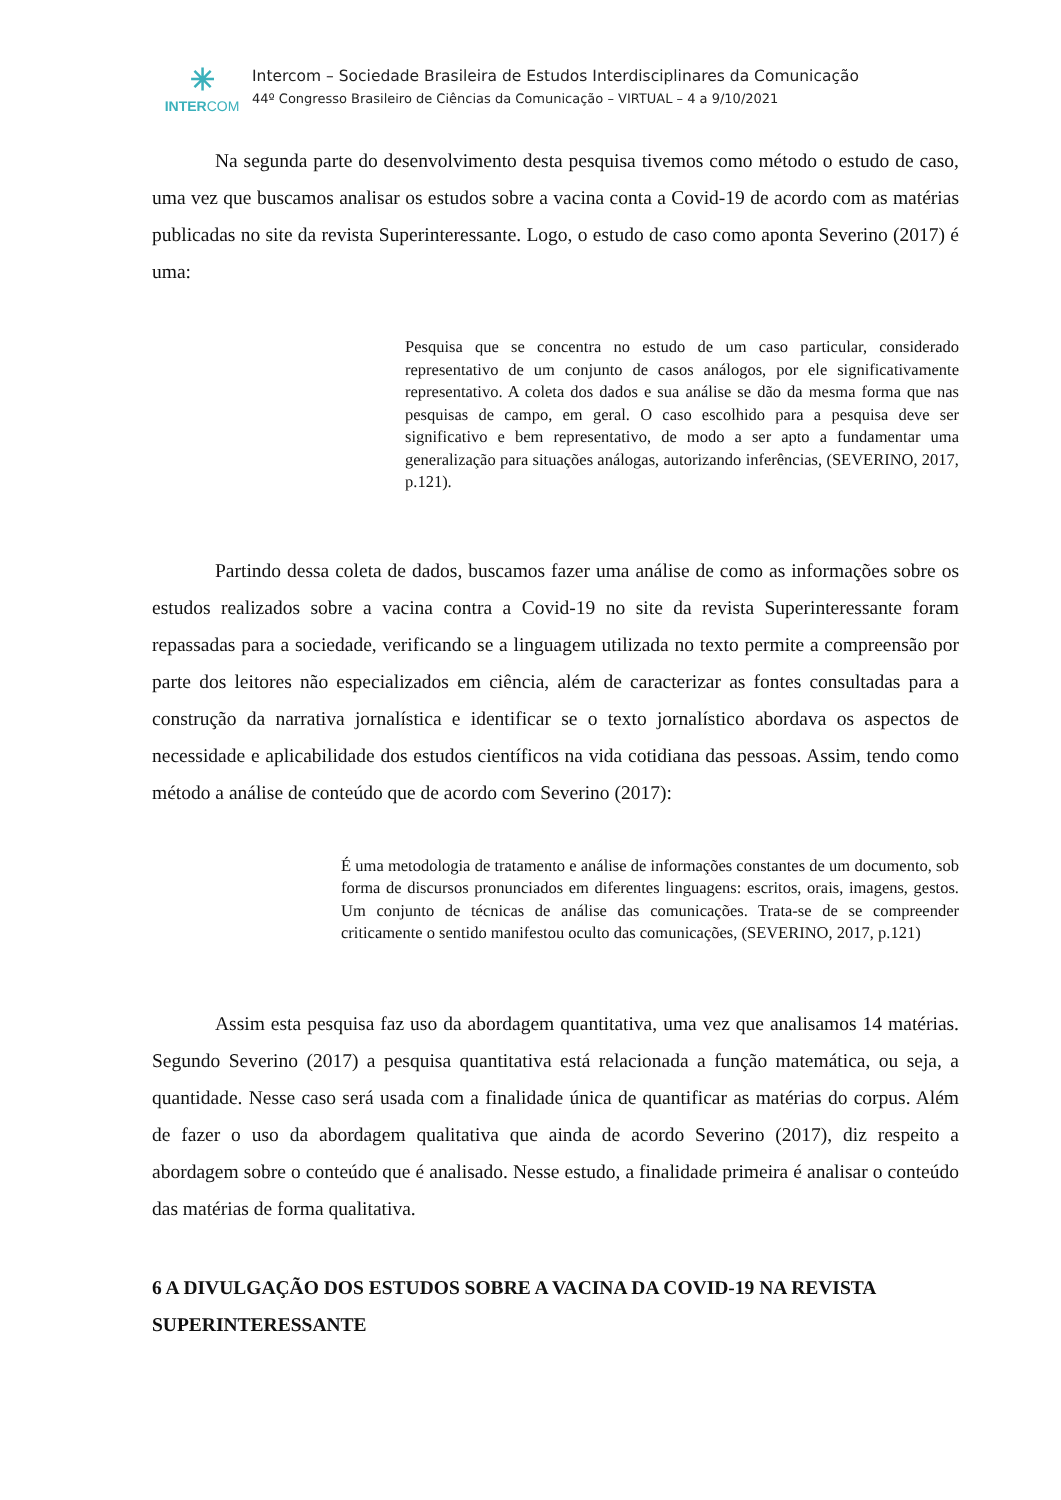✳
INTERCOM
Intercom – Sociedade Brasileira de Estudos Interdisciplinares da Comunicação
44º Congresso Brasileiro de Ciências da Comunicação – VIRTUAL – 4 a 9/10/2021
Na segunda parte do desenvolvimento desta pesquisa tivemos como método o estudo de caso, uma vez que buscamos analisar os estudos sobre a vacina conta a Covid-19 de acordo com as matérias publicadas no site da revista Superinteressante. Logo, o estudo de caso como aponta Severino (2017) é uma:
Pesquisa que se concentra no estudo de um caso particular, considerado representativo de um conjunto de casos análogos, por ele significativamente representativo. A coleta dos dados e sua análise se dão da mesma forma que nas pesquisas de campo, em geral. O caso escolhido para a pesquisa deve ser significativo e bem representativo, de modo a ser apto a fundamentar uma generalização para situações análogas, autorizando inferências, (SEVERINO, 2017, p.121).
Partindo dessa coleta de dados, buscamos fazer uma análise de como as informações sobre os estudos realizados sobre a vacina contra a Covid-19 no site da revista Superinteressante foram repassadas para a sociedade, verificando se a linguagem utilizada no texto permite a compreensão por parte dos leitores não especializados em ciência, além de caracterizar as fontes consultadas para a construção da narrativa jornalística e identificar se o texto jornalístico abordava os aspectos de necessidade e aplicabilidade dos estudos científicos na vida cotidiana das pessoas. Assim, tendo como método a análise de conteúdo que de acordo com Severino (2017):
É uma metodologia de tratamento e análise de informações constantes de um documento, sob forma de discursos pronunciados em diferentes linguagens: escritos, orais, imagens, gestos. Um conjunto de técnicas de análise das comunicações. Trata-se de se compreender criticamente o sentido manifestou oculto das comunicações, (SEVERINO, 2017, p.121)
Assim esta pesquisa faz uso da abordagem quantitativa, uma vez que analisamos 14 matérias. Segundo Severino (2017) a pesquisa quantitativa está relacionada a função matemática, ou seja, a quantidade. Nesse caso será usada com a finalidade única de quantificar as matérias do corpus. Além de fazer o uso da abordagem qualitativa que ainda de acordo Severino (2017), diz respeito a abordagem sobre o conteúdo que é analisado. Nesse estudo, a finalidade primeira é analisar o conteúdo das matérias de forma qualitativa.
6 A DIVULGAÇÃO DOS ESTUDOS SOBRE A VACINA DA COVID-19 NA REVISTA SUPERINTERESSANTE